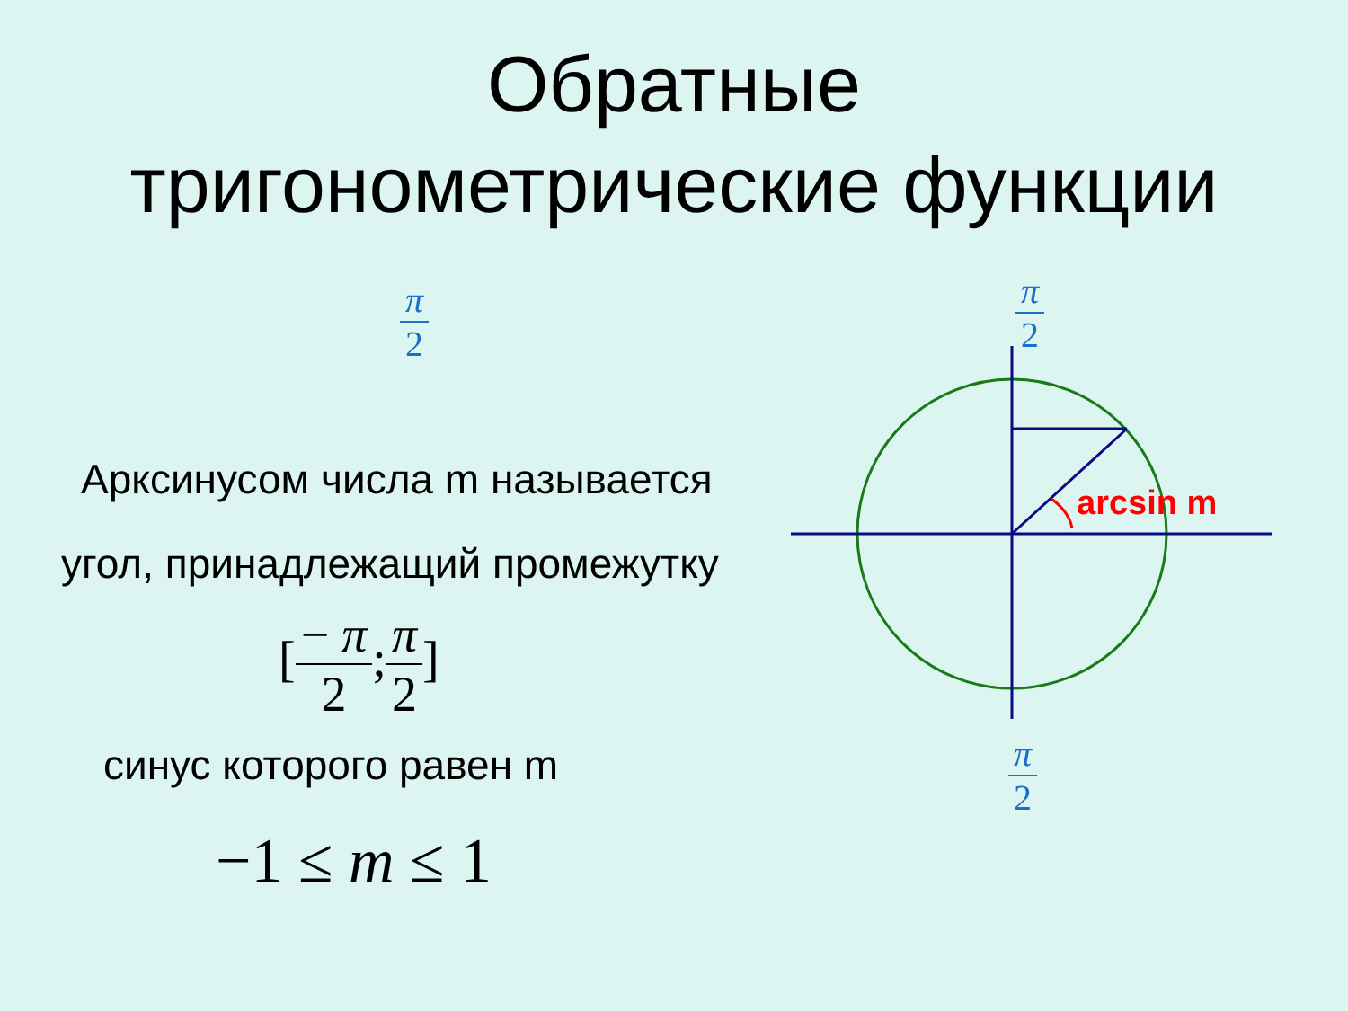Обратные
тригонометрические функции
π 2
Арксинусом числа m называется
угол, принадлежащий промежутку
[− π 2;π 2]
синус которого равен m
−1 ≤ m ≤ 1
π 2
π 2
arcsin m